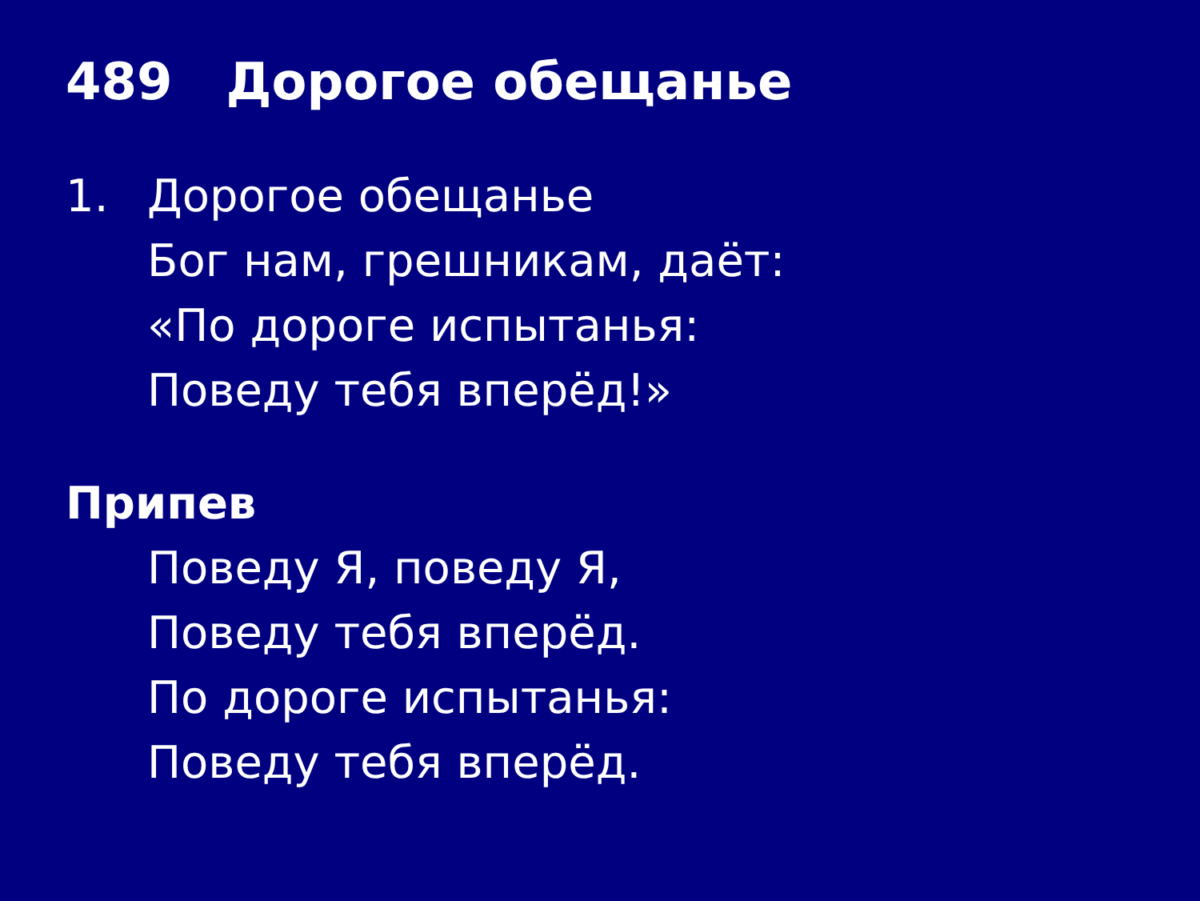489 Дорогое обещанье
1. Дорогое обещанье
Бог нам, грешникам, даёт:
«По дороге испытанья:
Поведу тебя вперёд!»
Припев
Поведу Я, поведу Я,
Поведу тебя вперёд.
По дороге испытанья:
Поведу тебя вперёд.